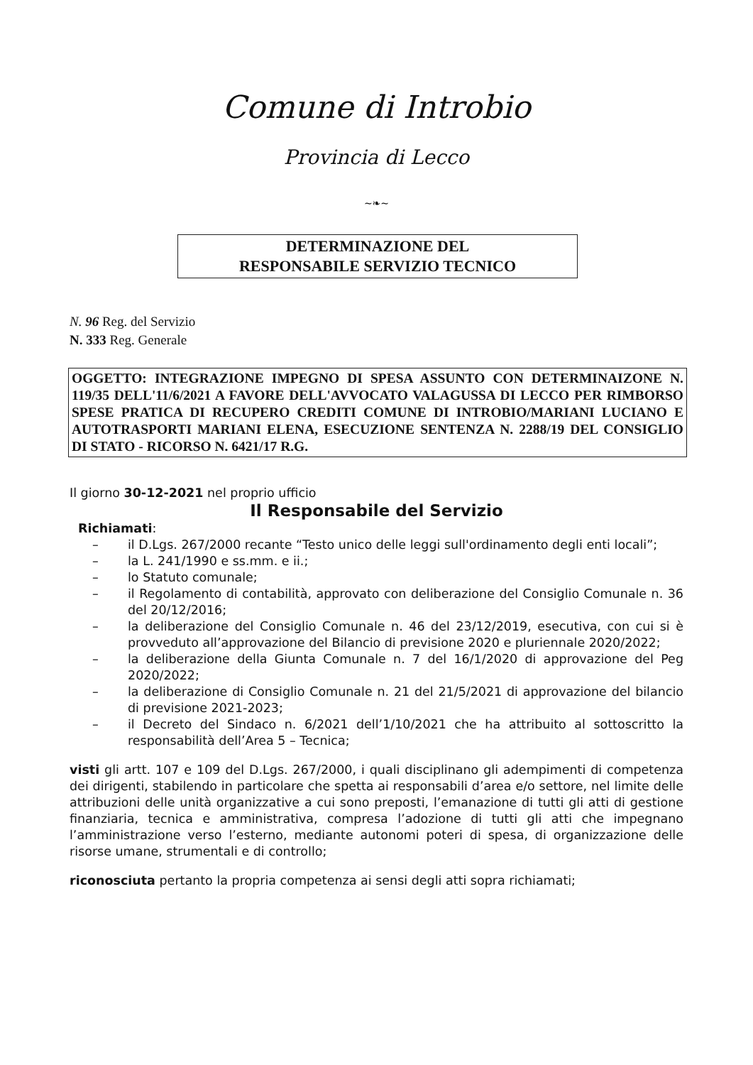Comune di Introbio
Provincia di Lecco
~❧~
DETERMINAZIONE DEL
RESPONSABILE SERVIZIO TECNICO
N. 96 Reg. del Servizio
N. 333 Reg. Generale
OGGETTO: INTEGRAZIONE IMPEGNO DI SPESA ASSUNTO CON DETERMINAIZONE N. 119/35 DELL'11/6/2021 A FAVORE DELL'AVVOCATO VALAGUSSA DI LECCO PER RIMBORSO SPESE PRATICA DI RECUPERO CREDITI COMUNE DI INTROBIO/MARIANI LUCIANO E AUTOTRASPORTI MARIANI ELENA, ESECUZIONE SENTENZA N. 2288/19 DEL CONSIGLIO DI STATO - RICORSO N. 6421/17 R.G.
Il giorno 30-12-2021 nel proprio ufficio
Il Responsabile del Servizio
Richiamati:
– il D.Lgs. 267/2000 recante “Testo unico delle leggi sull'ordinamento degli enti locali”;
– la L. 241/1990 e ss.mm. e ii.;
– lo Statuto comunale;
– il Regolamento di contabilità, approvato con deliberazione del Consiglio Comunale n. 36 del 20/12/2016;
– la deliberazione del Consiglio Comunale n. 46 del 23/12/2019, esecutiva, con cui si è provveduto all’approvazione del Bilancio di previsione 2020 e pluriennale 2020/2022;
– la deliberazione della Giunta Comunale n. 7 del 16/1/2020 di approvazione del Peg 2020/2022;
– la deliberazione di Consiglio Comunale n. 21 del 21/5/2021 di approvazione del bilancio di previsione 2021-2023;
– il Decreto del Sindaco n. 6/2021 dell’1/10/2021 che ha attribuito al sottoscritto la responsabilità dell’Area 5 – Tecnica;
visti gli artt. 107 e 109 del D.Lgs. 267/2000, i quali disciplinano gli adempimenti di competenza dei dirigenti, stabilendo in particolare che spetta ai responsabili d’area e/o settore, nel limite delle attribuzioni delle unità organizzative a cui sono preposti, l’emanazione di tutti gli atti di gestione finanziaria, tecnica e amministrativa, compresa l’adozione di tutti gli atti che impegnano l’amministrazione verso l’esterno, mediante autonomi poteri di spesa, di organizzazione delle risorse umane, strumentali e di controllo;
riconosciuta pertanto la propria competenza ai sensi degli atti sopra richiamati;